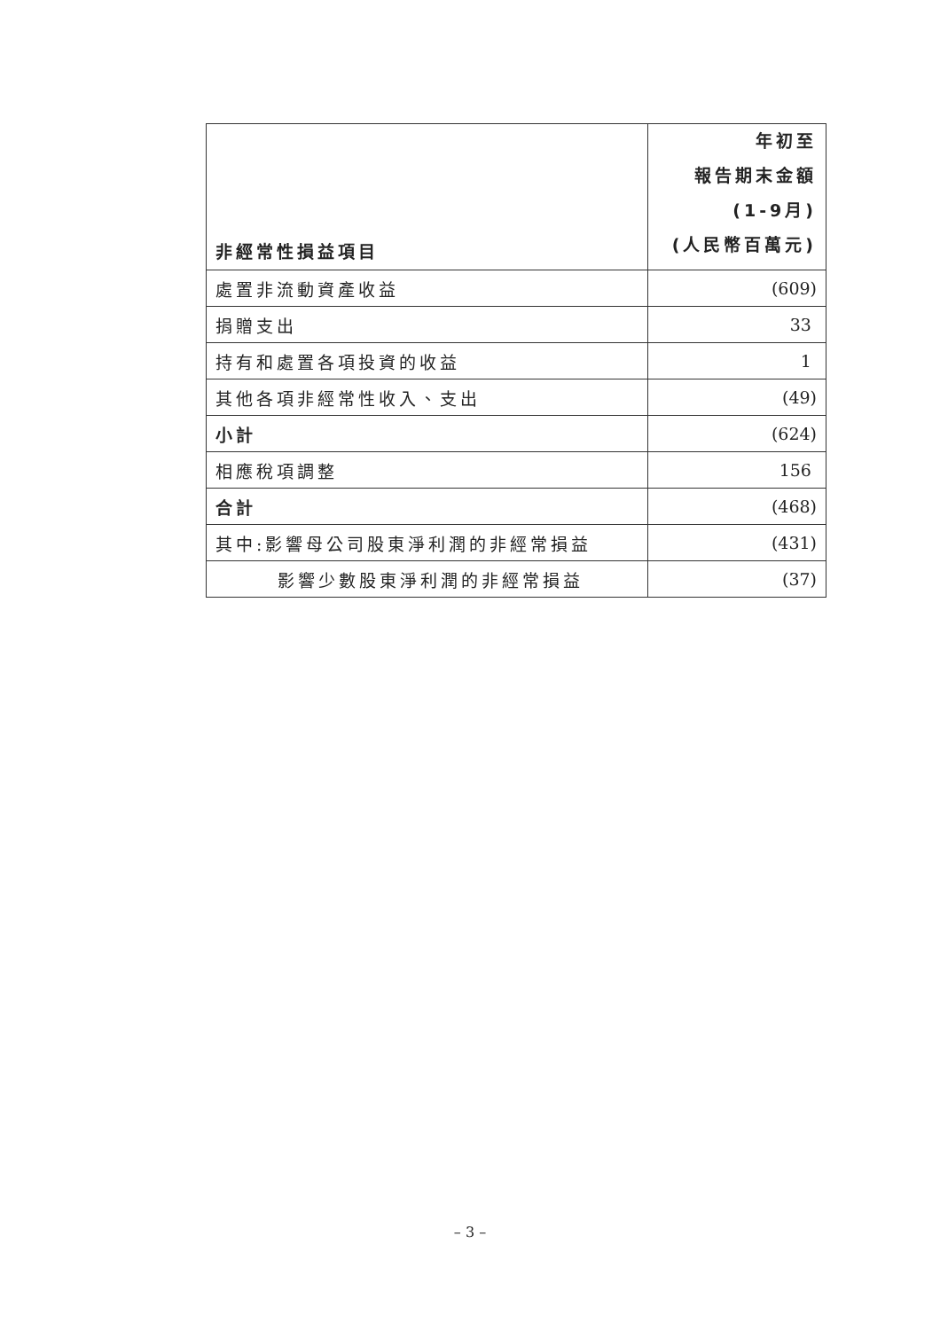| 非經常性損益項目 | 年初至 報告期末金額 (1-9月) (人民幣百萬元) |
| --- | --- |
| 處置非流動資產收益 | (609) |
| 捐贈支出 | 33 |
| 持有和處置各項投資的收益 | 1 |
| 其他各項非經常性收入、支出 | (49) |
| 小計 | (624) |
| 相應稅項調整 | 156 |
| 合計 | (468) |
| 其中:影響母公司股東淨利潤的非經常損益 | (431) |
| 影響少數股東淨利潤的非經常損益 | (37) |
– 3 –